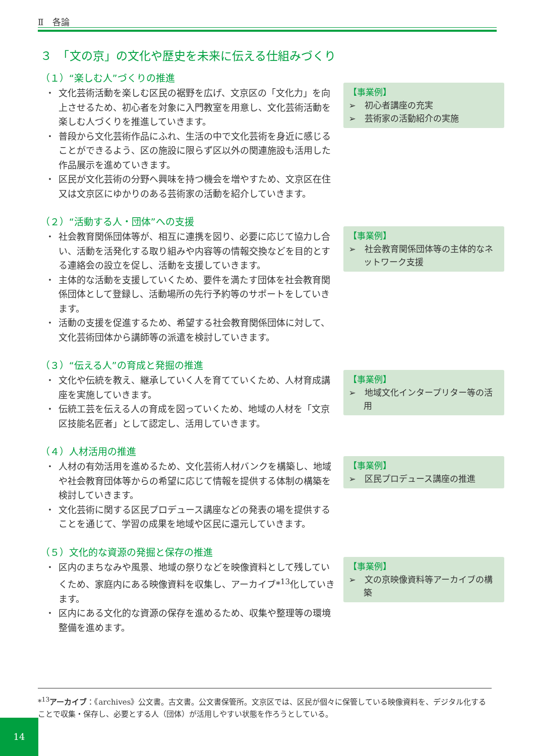Ⅱ　各論
３　「文の京」の文化や歴史を未来に伝える仕組みづくり
（１）“楽しむ人”づくりの推進
・ 文化芸術活動を楽しむ区民の裾野を広げ、文京区の「文化力」を向上させるため、初心者を対象に入門教室を用意し、文化芸術活動を楽しむ人づくりを推進していきます。
・ 普段から文化芸術作品にふれ、生活の中で文化芸術を身近に感じることができるよう、区の施設に限らず区以外の関連施設も活用した作品展示を進めていきます。
・ 区民が文化芸術の分野へ興味を持つ機会を増やすため、文京区在住又は文京区にゆかりのある芸術家の活動を紹介していきます。
【事業例】
➢　初心者講座の充実
➢　芸術家の活動紹介の実施
（２）“活動する人・団体”への支援
・ 社会教育関係団体等が、相互に連携を図り、必要に応じて協力し合い、活動を活発化する取り組みや内容等の情報交換などを目的とする連絡会の設立を促し、活動を支援していきます。
・ 主体的な活動を支援していくため、要件を満たす団体を社会教育関係団体として登録し、活動場所の先行予約等のサポートをしていきます。
・ 活動の支援を促進するため、希望する社会教育関係団体に対して、文化芸術団体から講師等の派遣を検討していきます。
【事業例】
➢　社会教育関係団体等の主体的なネットワーク支援
（３）“伝える人”の育成と発掘の推進
・ 文化や伝統を教え、継承していく人を育てていくため、人材育成講座を実施していきます。
・ 伝統工芸を伝える人の育成を図っていくため、地域の人材を「文京区技能名匠者」として認定し、活用していきます。
【事業例】
➢　地域文化インタープリター等の活用
（４）人材活用の推進
・ 人材の有効活用を進めるため、文化芸術人材バンクを構築し、地域や社会教育団体等からの希望に応じて情報を提供する体制の構築を検討していきます。
・ 文化芸術に関する区民プロデュース講座などの発表の場を提供することを通じて、学習の成果を地域や区民に還元していきます。
【事業例】
➢　区民プロデュース講座の推進
（５）文化的な資源の発掘と保存の推進
・ 区内のまちなみや風景、地域の祭りなどを映像資料として残していくため、家庭内にある映像資料を収集し、アーカイブ*<sup>13</sup>化していきます。
・ 区内にある文化的な資源の保存を進めるため、収集や整理等の環境整備を進めます。
【事業例】
➢　文の京映像資料等アーカイブの構築
*<sup>13</sup>アーカイブ：《archives》公文書。古文書。公文書保管所。文京区では、区民が個々に保管している映像資料を、デジタル化することで収集・保存し、必要とする人（団体）が活用しやすい状態を作ろうとしている。
14